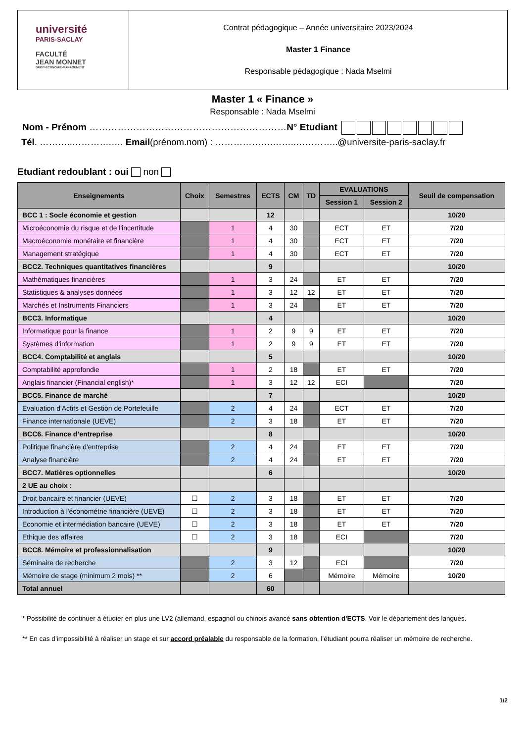université
PARIS-SACLAY
FACULTÉ
JEAN MONNET
DROIT-ÉCONOMIE-MANAGEMENT
Contrat pédagogique – Année universitaire 2023/2024
Master 1 Finance
Responsable pédagogique : Nada Mselmi
Master 1 « Finance »
Responsable : Nada Mselmi
Nom - Prénom ………………………………………………………N° Etudiant
Tél. ………..………….…. Email(prénom.nom) : ……………….……..…………..@universite-paris-saclay.fr
Etudiant redoublant : oui non
| Enseignements | Choix | Semestres | ECTS | CM | TD | EVALUATIONS | | Seuil de compensation |
| --- | --- | --- | --- | --- | --- | --- | --- | --- |
| | | | | | | Session 1 | Session 2 | |
| BCC 1 : Socle économie et gestion | | | 12 | | | | | 10/20 |
| Microéconomie du risque et de l'incertitude | | 1 | 4 | 30 | | ECT | ET | 7/20 |
| Macroéconomie monétaire et financière | | 1 | 4 | 30 | | ECT | ET | 7/20 |
| Management stratégique | | 1 | 4 | 30 | | ECT | ET | 7/20 |
| BCC2. Techniques quantitatives financières | | | 9 | | | | | 10/20 |
| Mathématiques financières | | 1 | 3 | 24 | | ET | ET | 7/20 |
| Statistiques & analyses données | | 1 | 3 | 12 | 12 | ET | ET | 7/20 |
| Marchés et Instruments Financiers | | 1 | 3 | 24 | | ET | ET | 7/20 |
| BCC3. Informatique | | | 4 | | | | | 10/20 |
| Informatique pour la finance | | 1 | 2 | 9 | 9 | ET | ET | 7/20 |
| Systèmes d'information | | 1 | 2 | 9 | 9 | ET | ET | 7/20 |
| BCC4. Comptabilité et anglais | | | 5 | | | | | 10/20 |
| Comptabilité approfondie | | 1 | 2 | 18 | | ET | ET | 7/20 |
| Anglais financier (Financial english)* | | 1 | 3 | 12 | 12 | ECI | | 7/20 |
| BCC5. Finance de marché | | | 7 | | | | | 10/20 |
| Evaluation d'Actifs et Gestion de Portefeuille | | 2 | 4 | 24 | | ECT | ET | 7/20 |
| Finance internationale (UEVE) | | 2 | 3 | 18 | | ET | ET | 7/20 |
| BCC6. Finance d’entreprise | | | 8 | | | | | 10/20 |
| Politique financière d'entreprise | | 2 | 4 | 24 | | ET | ET | 7/20 |
| Analyse financière | | 2 | 4 | 24 | | ET | ET | 7/20 |
| BCC7. Matières optionnelles | | | 6 | | | | | 10/20 |
| 2 UE au choix : | | | | | | | | |
| Droit bancaire et financier (UEVE) | ☐ | 2 | 3 | 18 | | ET | ET | 7/20 |
| Introduction à l'économétrie financière (UEVE) | ☐ | 2 | 3 | 18 | | ET | ET | 7/20 |
| Economie et intermédiation bancaire (UEVE) | ☐ | 2 | 3 | 18 | | ET | ET | 7/20 |
| Ethique des affaires | ☐ | 2 | 3 | 18 | | ECI | | 7/20 |
| BCC8. Mémoire et professionnalisation | | | 9 | | | | | 10/20 |
| Séminaire de recherche | | 2 | 3 | 12 | | ECI | | 7/20 |
| Mémoire de stage (minimum 2 mois) ** | | 2 | 6 | | | Mémoire | Mémoire | 10/20 |
| Total annuel | | | 60 | | | | | |
* Possibilité de continuer à étudier en plus une LV2 (allemand, espagnol ou chinois avancé sans obtention d'ECTS. Voir le département des langues.
** En cas d’impossibilité à réaliser un stage et sur accord préalable du responsable de la formation, l’étudiant pourra réaliser un mémoire de recherche.
1/2